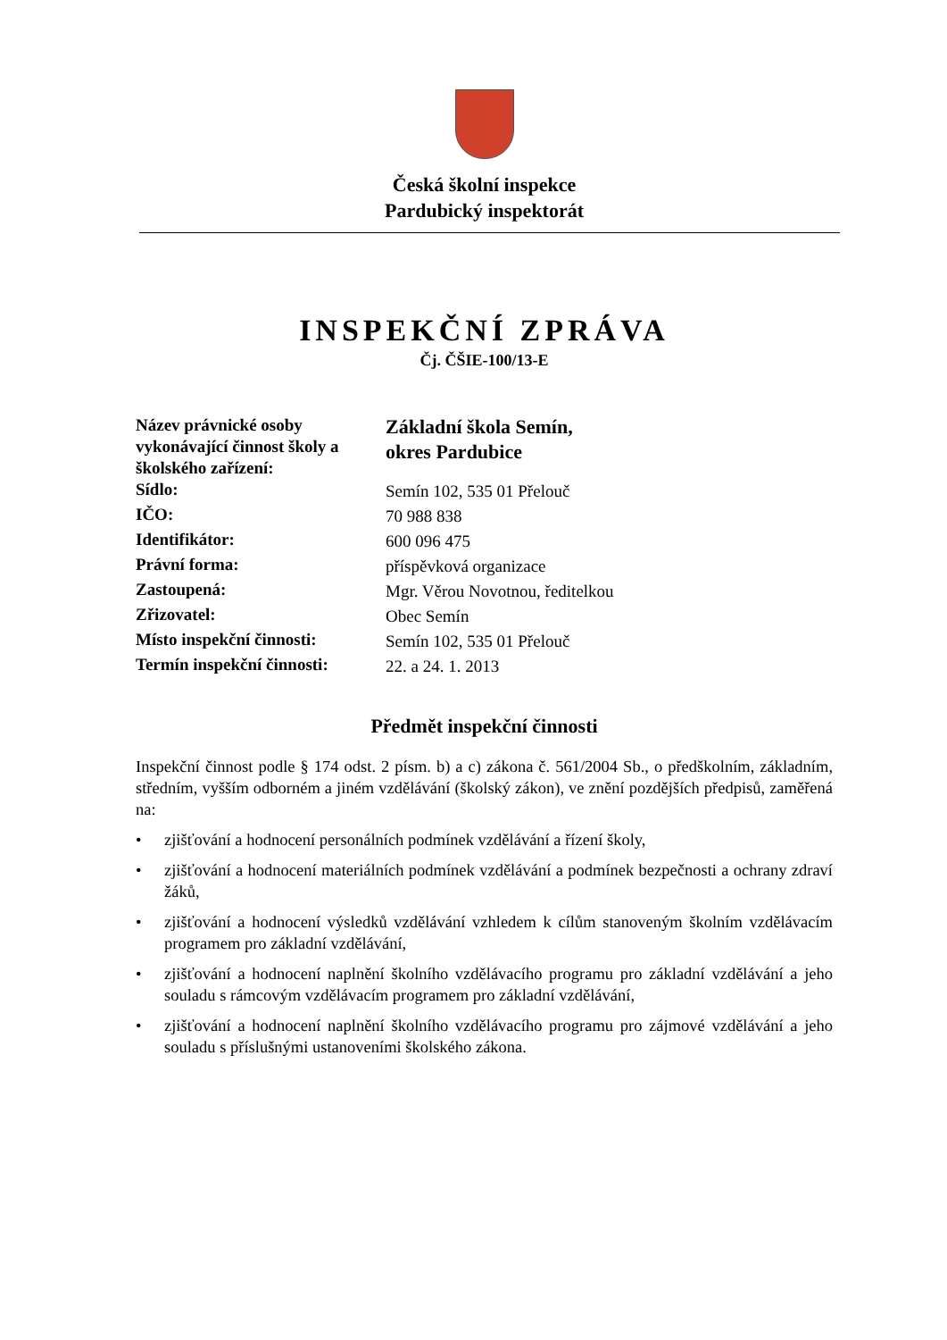Česká školní inspekce
Pardubický inspektorát
INSPEKČNÍ ZPRÁVA
Čj. ČŠIE-100/13-E
| Název právnické osoby vykonávající činnost školy a školského zařízení: | Základní škola Semín, okres Pardubice |
| Sídlo: | Semín 102, 535 01 Přelouč |
| IČO: | 70 988 838 |
| Identifikátor: | 600 096 475 |
| Právní forma: | příspěvková organizace |
| Zastoupená: | Mgr. Věrou Novotnou, ředitelkou |
| Zřizovatel: | Obec Semín |
| Místo inspekční činnosti: | Semín 102, 535 01 Přelouč |
| Termín inspekční činnosti: | 22. a 24. 1. 2013 |
Předmět inspekční činnosti
Inspekční činnost podle § 174 odst. 2 písm. b) a c) zákona č. 561/2004 Sb., o předškolním, základním, středním, vyšším odborném a jiném vzdělávání (školský zákon), ve znění pozdějších předpisů, zaměřená na:
• zjišťování a hodnocení personálních podmínek vzdělávání a řízení školy,
• zjišťování a hodnocení materiálních podmínek vzdělávání a podmínek bezpečnosti a ochrany zdraví žáků,
• zjišťování a hodnocení výsledků vzdělávání vzhledem k cílům stanoveným školním vzdělávacím programem pro základní vzdělávání,
• zjišťování a hodnocení naplnění školního vzdělávacího programu pro základní vzdělávání a jeho souladu s rámcovým vzdělávacím programem pro základní vzdělávání,
• zjišťování a hodnocení naplnění školního vzdělávacího programu pro zájmové vzdělávání a jeho souladu s příslušnými ustanoveními školského zákona.